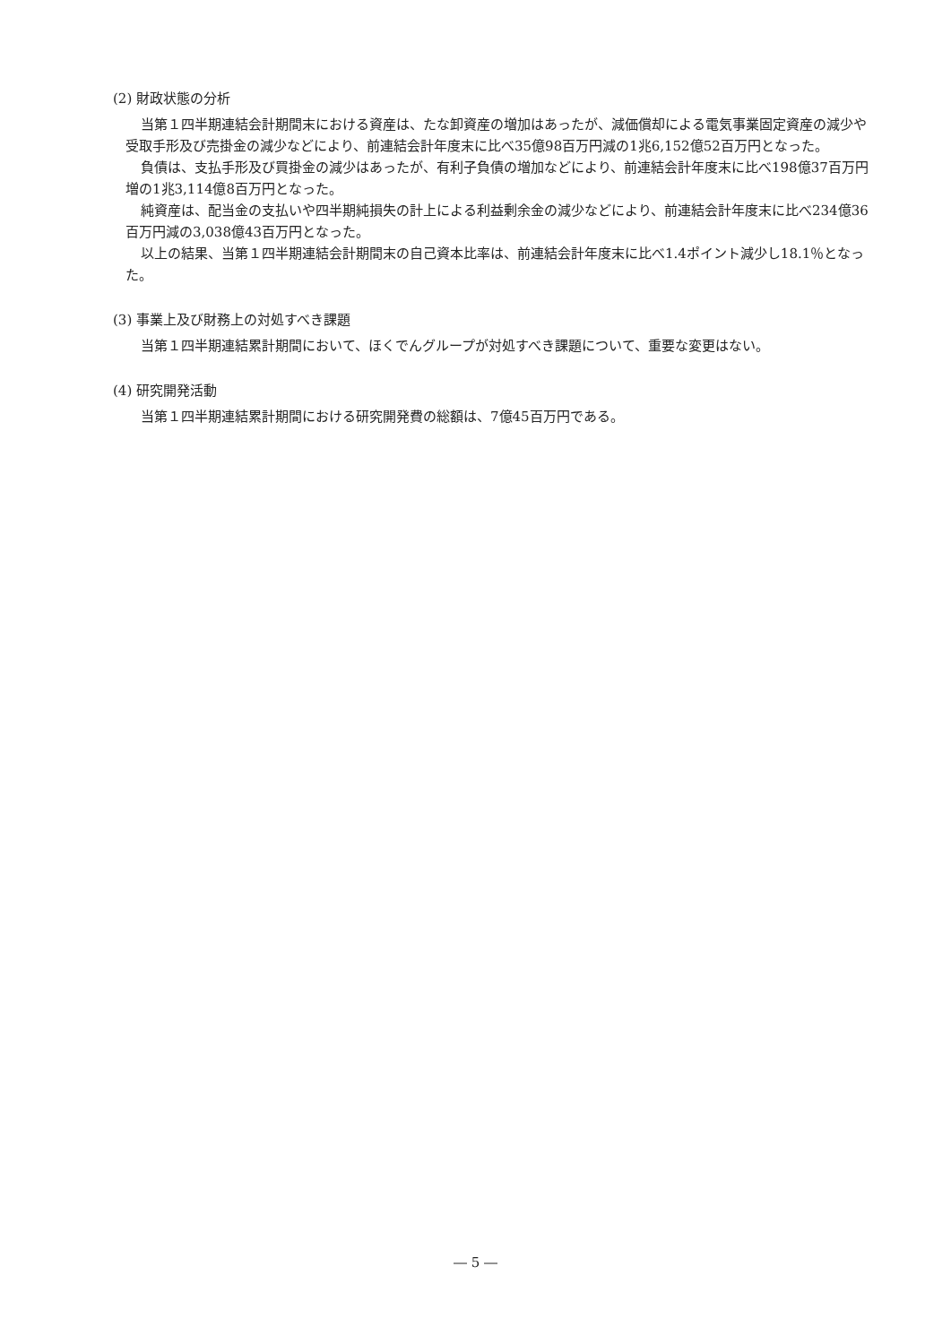(2) 財政状態の分析
当第１四半期連結会計期間末における資産は、たな卸資産の増加はあったが、減価償却による電気事業固定資産の減少や受取手形及び売掛金の減少などにより、前連結会計年度末に比べ35億98百万円減の1兆6,152億52百万円となった。
負債は、支払手形及び買掛金の減少はあったが、有利子負債の増加などにより、前連結会計年度末に比べ198億37百万円増の1兆3,114億8百万円となった。
純資産は、配当金の支払いや四半期純損失の計上による利益剰余金の減少などにより、前連結会計年度末に比べ234億36百万円減の3,038億43百万円となった。
以上の結果、当第１四半期連結会計期間末の自己資本比率は、前連結会計年度末に比べ1.4ポイント減少し18.1％となった。
(3) 事業上及び財務上の対処すべき課題
当第１四半期連結累計期間において、ほくでんグループが対処すべき課題について、重要な変更はない。
(4) 研究開発活動
当第１四半期連結累計期間における研究開発費の総額は、7億45百万円である。
― 5 ―